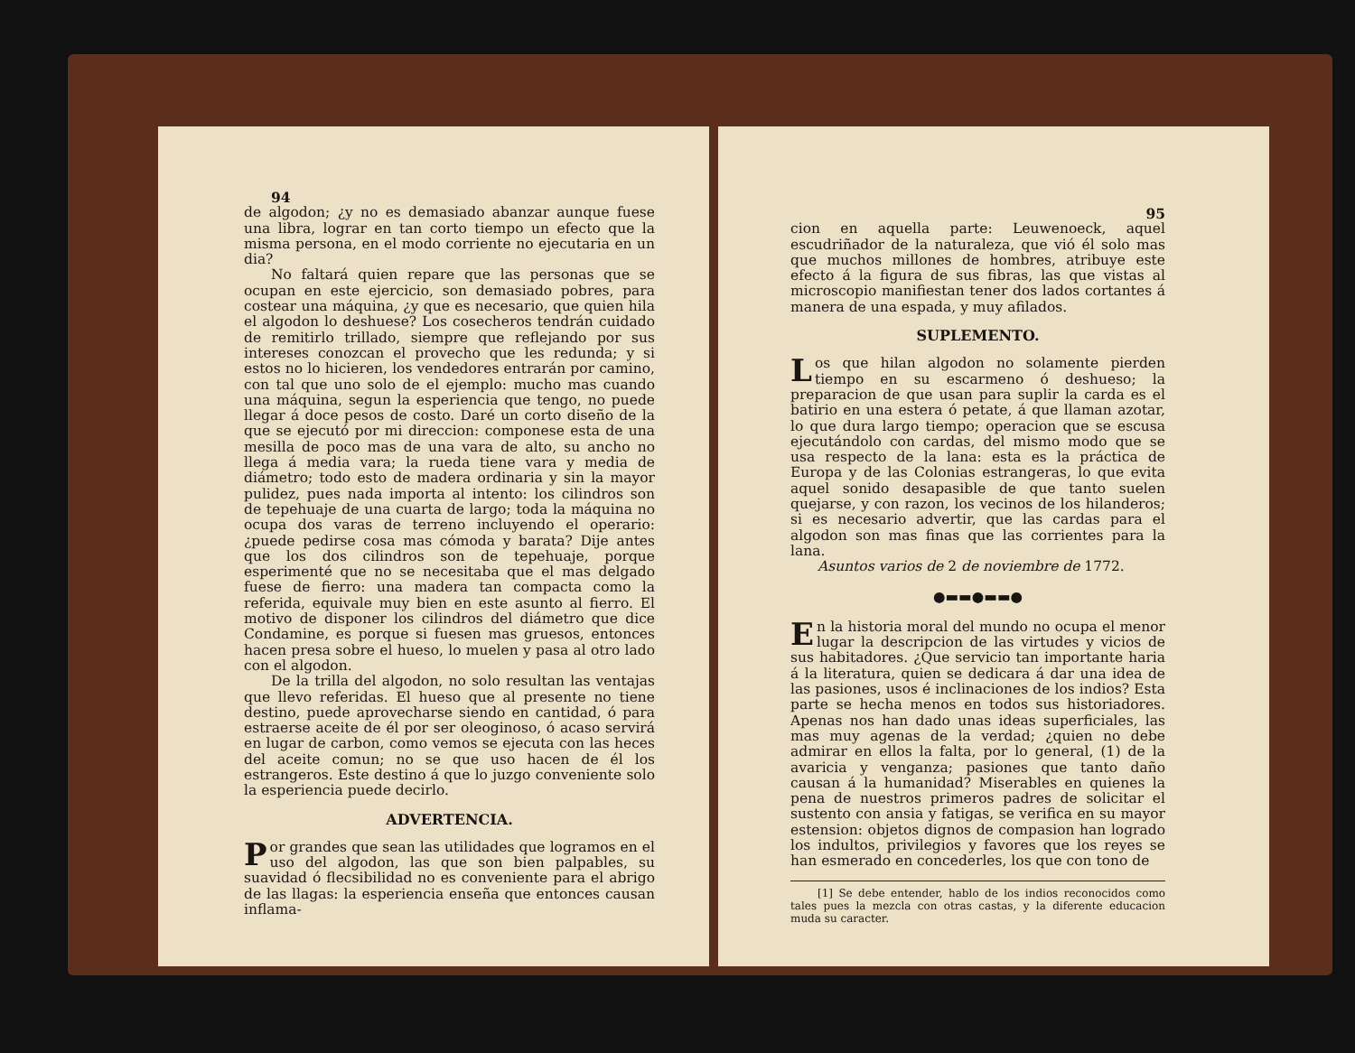94
de algodon; ¿y no es demasiado abanzar aunque fuese una libra, lograr en tan corto tiempo un efecto que la misma persona, en el modo corriente no ejecutaria en un dia?
No faltará quien repare que las personas que se ocupan en este ejercicio, son demasiado pobres, para costear una máquina, ¿y que es necesario, que quien hila el algodon lo deshuese? Los cosecheros tendrán cuidado de remitirlo trillado, siempre que reflejando por sus intereses conozcan el provecho que les redunda; y si estos no lo hicieren, los vendedores entrarán por camino, con tal que uno solo de el ejemplo: mucho mas cuando una máquina, segun la esperiencia que tengo, no puede llegar á doce pesos de costo. Daré un corto diseño de la que se ejecutó por mi direccion: componese esta de una mesilla de poco mas de una vara de alto, su ancho no llega á media vara; la rueda tiene vara y media de diámetro; todo esto de madera ordinaria y sin la mayor pulidez, pues nada importa al intento: los cilindros son de tepehuaje de una cuarta de largo; toda la máquina no ocupa dos varas de terreno incluyendo el operario: ¿puede pedirse cosa mas cómoda y barata? Dije antes que los dos cilindros son de tepehuaje, porque esperimenté que no se necesitaba que el mas delgado fuese de fierro: una madera tan compacta como la referida, equivale muy bien en este asunto al fierro. El motivo de disponer los cilindros del diámetro que dice Condamine, es porque si fuesen mas gruesos, entonces hacen presa sobre el hueso, lo muelen y pasa al otro lado con el algodon.
De la trilla del algodon, no solo resultan las ventajas que llevo referidas. El hueso que al presente no tiene destino, puede aprovecharse siendo en cantidad, ó para estraerse aceite de él por ser oleoginoso, ó acaso servirá en lugar de carbon, como vemos se ejecuta con las heces del aceite comun; no se que uso hacen de él los estrangeros. Este destino á que lo juzgo conveniente solo la esperiencia puede decirlo.
ADVERTENCIA.
Por grandes que sean las utilidades que logramos en el uso del algodon, las que son bien palpables, su suavidad ó flecsibilidad no es conveniente para el abrigo de las llagas: la esperiencia enseña que entonces causan inflama-
95
cion en aquella parte: Leuwenoeck, aquel escudriñador de la naturaleza, que vió él solo mas que muchos millones de hombres, atribuye este efecto á la figura de sus fibras, las que vistas al microscopio manifiestan tener dos lados cortantes á manera de una espada, y muy afilados.
SUPLEMENTO.
Los que hilan algodon no solamente pierden tiempo en su escarmeno ó deshueso; la preparacion de que usan para suplir la carda es el batirio en una estera ó petate, á que llaman azotar, lo que dura largo tiempo; operacion que se escusa ejecutándolo con cardas, del mismo modo que se usa respecto de la lana: esta es la práctica de Europa y de las Colonias estrangeras, lo que evita aquel sonido desapasible de que tanto suelen quejarse, y con razon, los vecinos de los hilanderos; si es necesario advertir, que las cardas para el algodon son mas finas que las corrientes para la lana.
Asuntos varios de 2 de noviembre de 1772.
●▬▬●▬▬●
En la historia moral del mundo no ocupa el menor lugar la descripcion de las virtudes y vicios de sus habitadores. ¿Que servicio tan importante haria á la literatura, quien se dedicara á dar una idea de las pasiones, usos é inclinaciones de los indios? Esta parte se hecha menos en todos sus historiadores. Apenas nos han dado unas ideas superficiales, las mas muy agenas de la verdad; ¿quien no debe admirar en ellos la falta, por lo general, (1) de la avaricia y venganza; pasiones que tanto daño causan á la humanidad? Miserables en quienes la pena de nuestros primeros padres de solicitar el sustento con ansia y fatigas, se verifica en su mayor estension: objetos dignos de compasion han logrado los indultos, privilegios y favores que los reyes se han esmerado en concederles, los que con tono de
[1] Se debe entender, hablo de los indios reconocidos como tales pues la mezcla con otras castas, y la diferente educacion muda su caracter.